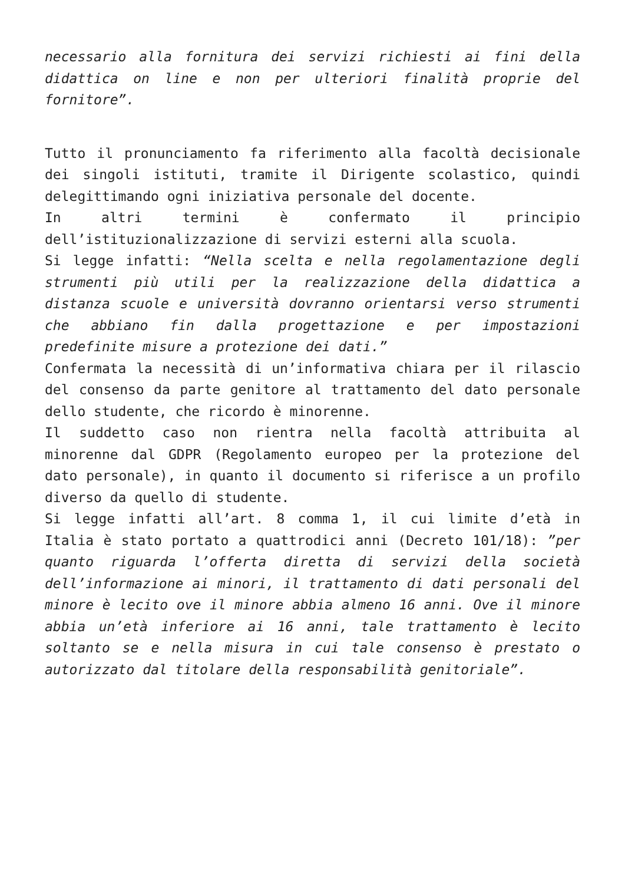necessario alla fornitura dei servizi richiesti ai fini della didattica on line e non per ulteriori finalità proprie del fornitore”.
Tutto il pronunciamento fa riferimento alla facoltà decisionale dei singoli istituti, tramite il Dirigente scolastico, quindi delegittimando ogni iniziativa personale del docente.
In altri termini è confermato il principio dell’istituzionalizzazione di servizi esterni alla scuola.
Si legge infatti: “Nella scelta e nella regolamentazione degli strumenti più utili per la realizzazione della didattica a distanza scuole e università dovranno orientarsi verso strumenti che abbiano fin dalla progettazione e per impostazioni predefinite misure a protezione dei dati.”
Confermata la necessità di un’informativa chiara per il rilascio del consenso da parte genitore al trattamento del dato personale dello studente, che ricordo è minorenne.
Il suddetto caso non rientra nella facoltà attribuita al minorenne dal GDPR (Regolamento europeo per la protezione del dato personale), in quanto il documento si riferisce a un profilo diverso da quello di studente.
Si legge infatti all’art. 8 comma 1, il cui limite d’età in Italia è stato portato a quattrodici anni (Decreto 101/18): ”per quanto riguarda l’offerta diretta di servizi della società dell’informazione ai minori, il trattamento di dati personali del minore è lecito ove il minore abbia almeno 16 anni. Ove il minore abbia un’età inferiore ai 16 anni, tale trattamento è lecito soltanto se e nella misura in cui tale consenso è prestato o autorizzato dal titolare della responsabilità genitoriale”.